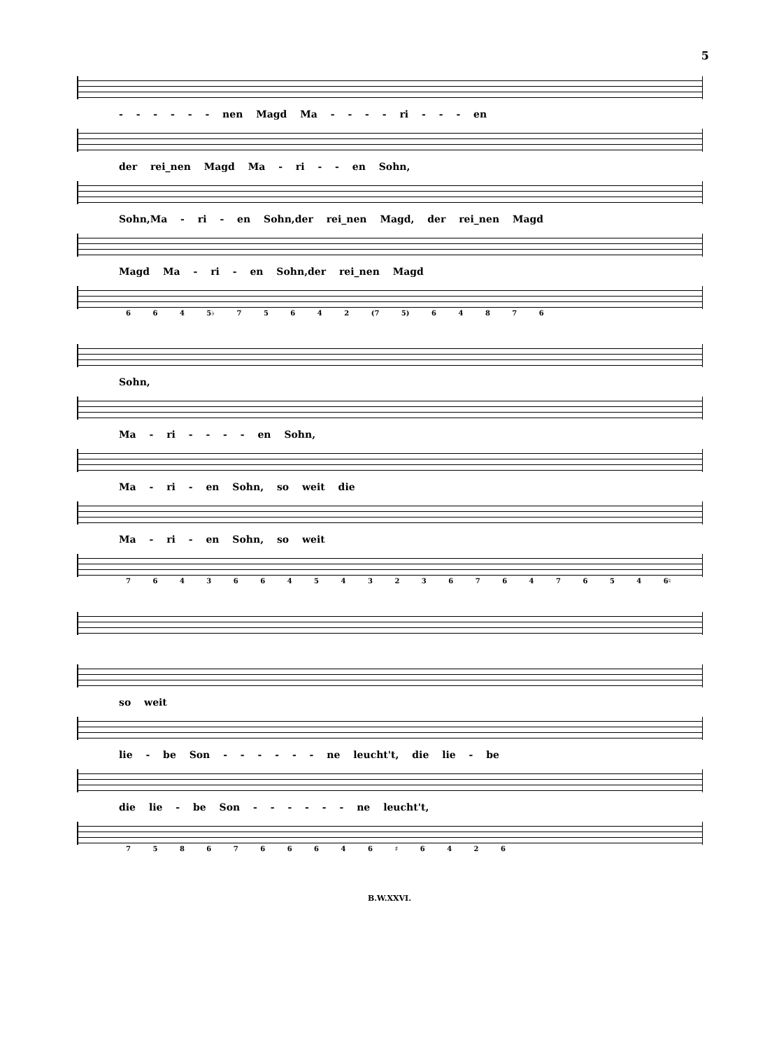5
- - - - - - nen Magd Ma - - - - ri - - - en
der rei_nen Magd Ma - ri - - en Sohn,
Sohn,Ma - ri - en Sohn,der rei_nen Magd, der rei_nen Magd
Magd Ma - ri - en Sohn,der rei_nen Magd
6 6 4 5♭ 7 5 6 4 2 (7 5) 6 4 8 7 6
Sohn,
Ma - ri - - - - en Sohn,
Ma - ri - en Sohn, so weit die
Ma - ri - en Sohn, so weit
7 6 4 3 6 6 4 5 4 3 2 3 6 7 6 4 7 6 5 4 6♮
so weit
lie - be Son - - - - - - ne leucht't, die lie - be
die lie - be Son - - - - - - ne leucht't,
7 5 8 6 7 6 6 6 4 6 ♯ 6 4 2 6
B.W.XXVI.